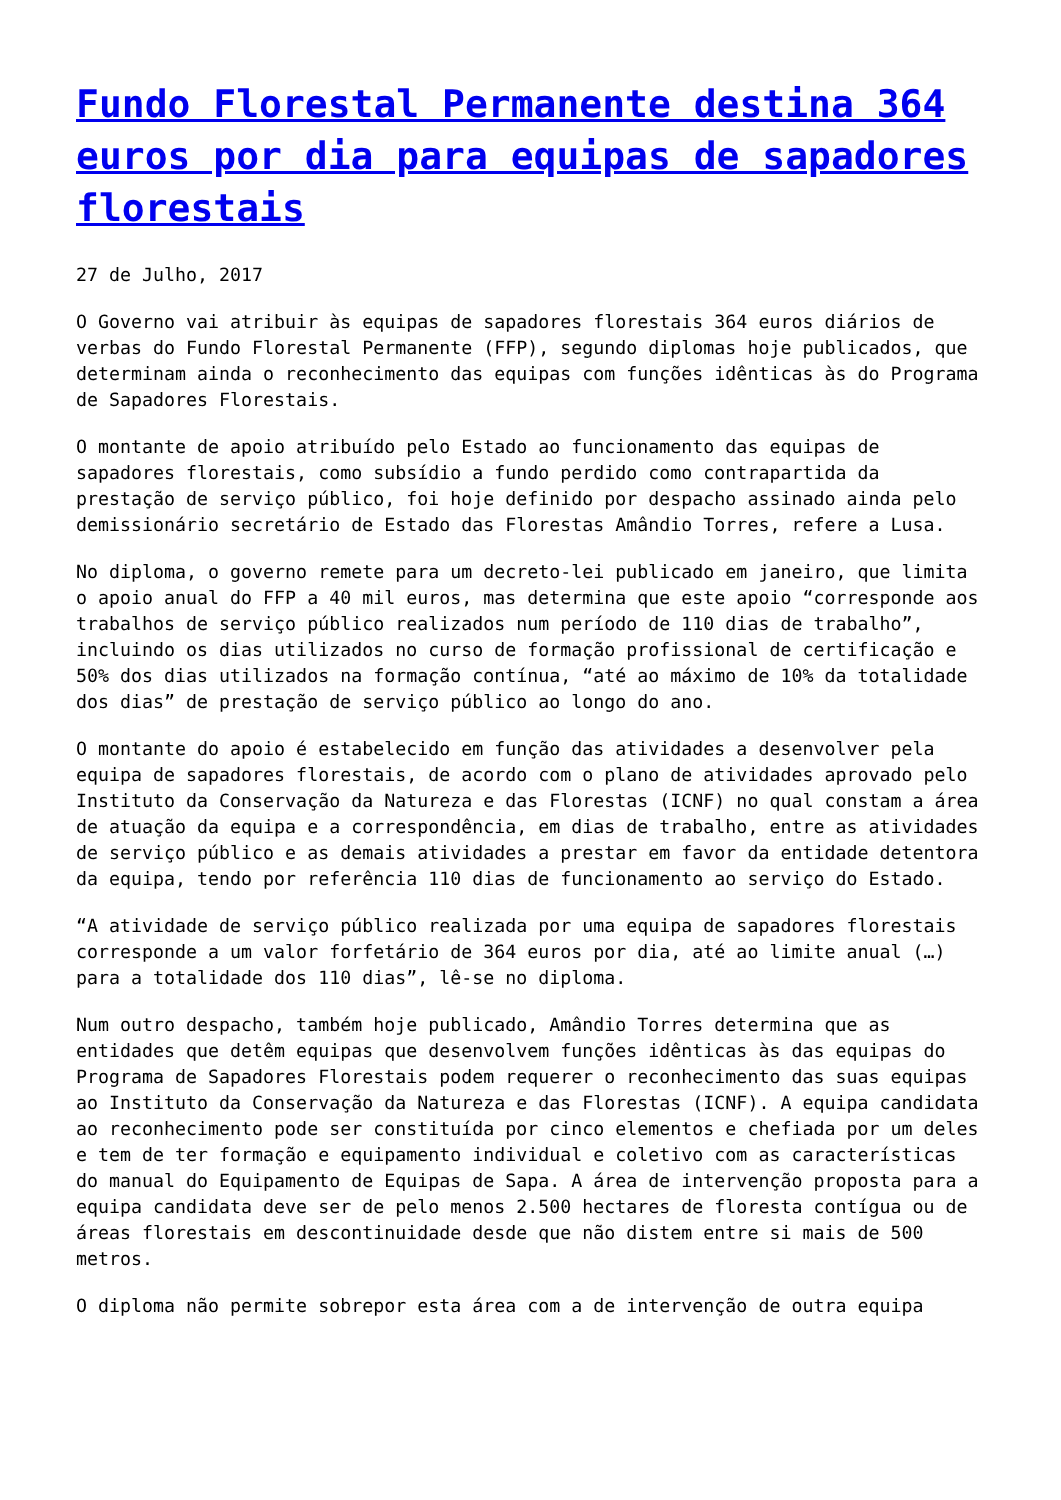Fundo Florestal Permanente destina 364 euros por dia para equipas de sapadores florestais
27 de Julho, 2017
O Governo vai atribuir às equipas de sapadores florestais 364 euros diários de verbas do Fundo Florestal Permanente (FFP), segundo diplomas hoje publicados, que determinam ainda o reconhecimento das equipas com funções idênticas às do Programa de Sapadores Florestais.
O montante de apoio atribuído pelo Estado ao funcionamento das equipas de sapadores florestais, como subsídio a fundo perdido como contrapartida da prestação de serviço público, foi hoje definido por despacho assinado ainda pelo demissionário secretário de Estado das Florestas Amândio Torres, refere a Lusa.
No diploma, o governo remete para um decreto-lei publicado em janeiro, que limita o apoio anual do FFP a 40 mil euros, mas determina que este apoio “corresponde aos trabalhos de serviço público realizados num período de 110 dias de trabalho”, incluindo os dias utilizados no curso de formação profissional de certificação e 50% dos dias utilizados na formação contínua, “até ao máximo de 10% da totalidade dos dias” de prestação de serviço público ao longo do ano.
O montante do apoio é estabelecido em função das atividades a desenvolver pela equipa de sapadores florestais, de acordo com o plano de atividades aprovado pelo Instituto da Conservação da Natureza e das Florestas (ICNF) no qual constam a área de atuação da equipa e a correspondência, em dias de trabalho, entre as atividades de serviço público e as demais atividades a prestar em favor da entidade detentora da equipa, tendo por referência 110 dias de funcionamento ao serviço do Estado.
“A atividade de serviço público realizada por uma equipa de sapadores florestais corresponde a um valor forfetário de 364 euros por dia, até ao limite anual (…) para a totalidade dos 110 dias”, lê-se no diploma.
Num outro despacho, também hoje publicado, Amândio Torres determina que as entidades que detêm equipas que desenvolvem funções idênticas às das equipas do Programa de Sapadores Florestais podem requerer o reconhecimento das suas equipas ao Instituto da Conservação da Natureza e das Florestas (ICNF). A equipa candidata ao reconhecimento pode ser constituída por cinco elementos e chefiada por um deles e tem de ter formação e equipamento individual e coletivo com as características do manual do Equipamento de Equipas de Sapa. A área de intervenção proposta para a equipa candidata deve ser de pelo menos 2.500 hectares de floresta contígua ou de áreas florestais em descontinuidade desde que não distem entre si mais de 500 metros.
O diploma não permite sobrepor esta área com a de intervenção de outra equipa